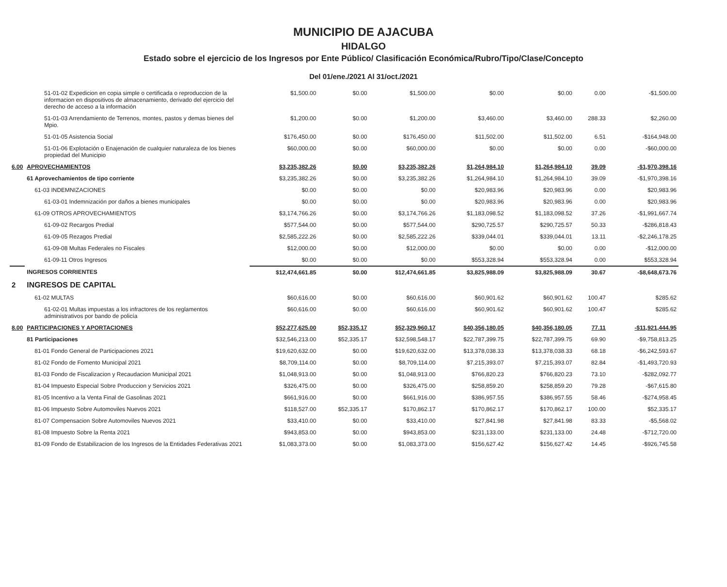MUNICIPIO DE AJACUBA
HIDALGO
Estado sobre el ejercicio de los Ingresos por Ente Público/ Clasificación Económica/Rubro/Tipo/Clase/Concepto
Del 01/ene./2021 Al 31/oct./2021
| | 51-01-02 Expedicion en copia simple o certificada o reproduccion de la informacion en dispositivos de almacenamiento, derivado del ejercicio del derecho de acceso a la información | $1,500.00 | $0.00 | $1,500.00 | $0.00 | $0.00 | 0.00 | -$1,500.00 |
| | 51-01-03 Arrendamiento de Terrenos, montes, pastos y demas bienes del Mpio. | $1,200.00 | $0.00 | $1,200.00 | $3,460.00 | $3,460.00 | 288.33 | $2,260.00 |
| | 51-01-05 Asistencia Social | $176,450.00 | $0.00 | $176,450.00 | $11,502.00 | $11,502.00 | 6.51 | -$164,948.00 |
| | 51-01-06 Explotación o Enajenación de cualquier naturaleza de los bienes propiedad del Municipio | $60,000.00 | $0.00 | $60,000.00 | $0.00 | $0.00 | 0.00 | -$60,000.00 |
| 6.00 | APROVECHAMIENTOS | $3,235,382.26 | $0.00 | $3,235,382.26 | $1,264,984.10 | $1,264,984.10 | 39.09 | -$1,970,398.16 |
| | 61 Aprovechamientos de tipo corriente | $3,235,382.26 | $0.00 | $3,235,382.26 | $1,264,984.10 | $1,264,984.10 | 39.09 | -$1,970,398.16 |
| | 61-03 INDEMNIZACIONES | $0.00 | $0.00 | $0.00 | $20,983.96 | $20,983.96 | 0.00 | $20,983.96 |
| | 61-03-01 Indemnización por daños a bienes municipales | $0.00 | $0.00 | $0.00 | $20,983.96 | $20,983.96 | 0.00 | $20,983.96 |
| | 61-09 OTROS APROVECHAMIENTOS | $3,174,766.26 | $0.00 | $3,174,766.26 | $1,183,098.52 | $1,183,098.52 | 37.26 | -$1,991,667.74 |
| | 61-09-02 Recargos Predial | $577,544.00 | $0.00 | $577,544.00 | $290,725.57 | $290,725.57 | 50.33 | -$286,818.43 |
| | 61-09-05 Rezagos Predial | $2,585,222.26 | $0.00 | $2,585,222.26 | $339,044.01 | $339,044.01 | 13.11 | -$2,246,178.25 |
| | 61-09-08 Multas Federales no Fiscales | $12,000.00 | $0.00 | $12,000.00 | $0.00 | $0.00 | 0.00 | -$12,000.00 |
| | 61-09-11 Otros Ingresos | $0.00 | $0.00 | $0.00 | $553,328.94 | $553,328.94 | 0.00 | $553,328.94 |
| | INGRESOS CORRIENTES | $12,474,661.85 | $0.00 | $12,474,661.85 | $3,825,988.09 | $3,825,988.09 | 30.67 | -$8,648,673.76 |
| 2 | INGRESOS DE CAPITAL | | | | | | | |
| | 61-02 MULTAS | $60,616.00 | $0.00 | $60,616.00 | $60,901.62 | $60,901.62 | 100.47 | $285.62 |
| | 61-02-01 Multas impuestas a los infractores de los reglamentos administrativos por bando de policía | $60,616.00 | $0.00 | $60,616.00 | $60,901.62 | $60,901.62 | 100.47 | $285.62 |
| 8.00 | PARTICIPACIONES Y APORTACIONES | $52,277,625.00 | $52,335.17 | $52,329,960.17 | $40,356,180.05 | $40,356,180.05 | 77.11 | -$11,921,444.95 |
| | 81 Participaciones | $32,546,213.00 | $52,335.17 | $32,598,548.17 | $22,787,399.75 | $22,787,399.75 | 69.90 | -$9,758,813.25 |
| | 81-01 Fondo General de Participaciones 2021 | $19,620,632.00 | $0.00 | $19,620,632.00 | $13,378,038.33 | $13,378,038.33 | 68.18 | -$6,242,593.67 |
| | 81-02 Fondo de Fomento Municipal 2021 | $8,709,114.00 | $0.00 | $8,709,114.00 | $7,215,393.07 | $7,215,393.07 | 82.84 | -$1,493,720.93 |
| | 81-03 Fondo de Fiscalizacion y Recaudacion Municipal 2021 | $1,048,913.00 | $0.00 | $1,048,913.00 | $766,820.23 | $766,820.23 | 73.10 | -$282,092.77 |
| | 81-04 Impuesto Especial Sobre Produccion y Servicios 2021 | $326,475.00 | $0.00 | $326,475.00 | $258,859.20 | $258,859.20 | 79.28 | -$67,615.80 |
| | 81-05 Incentivo a la Venta Final de Gasolinas 2021 | $661,916.00 | $0.00 | $661,916.00 | $386,957.55 | $386,957.55 | 58.46 | -$274,958.45 |
| | 81-06 Impuesto Sobre Automoviles Nuevos 2021 | $118,527.00 | $52,335.17 | $170,862.17 | $170,862.17 | $170,862.17 | 100.00 | $52,335.17 |
| | 81-07 Compensacion Sobre Automoviles Nuevos 2021 | $33,410.00 | $0.00 | $33,410.00 | $27,841.98 | $27,841.98 | 83.33 | -$5,568.02 |
| | 81-08 Impuesto Sobre la Renta 2021 | $943,853.00 | $0.00 | $943,853.00 | $231,133.00 | $231,133.00 | 24.48 | -$712,720.00 |
| | 81-09 Fondo de Estabilizacion de los Ingresos de la Entidades Federativas 2021 | $1,083,373.00 | $0.00 | $1,083,373.00 | $156,627.42 | $156,627.42 | 14.45 | -$926,745.58 |